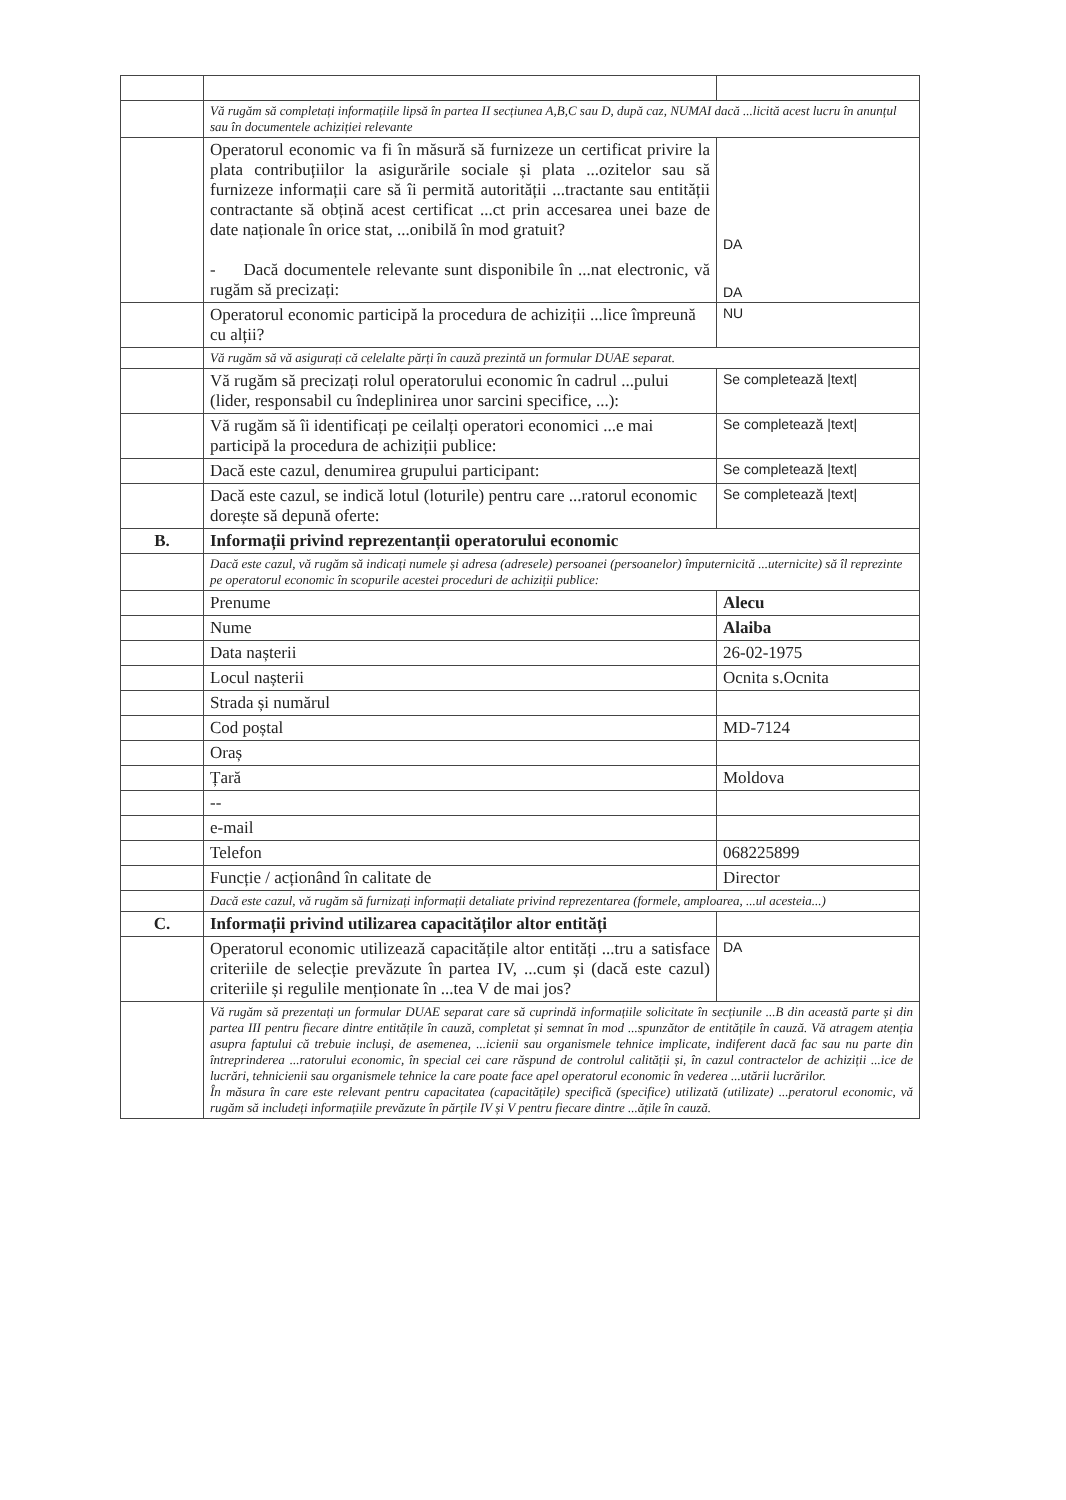| | Vă rugăm să completați informațiile lipsă în partea II secțiunea A,B,C sau D, după caz, NUMAI dacă ...licită acest lucru în anunțul sau în documentele achiziției relevante | |
| | Operatorul economic va fi în măsură să furnizeze un certificat privire la plata contribuțiilor la asigurările sociale și plata ...ozitelor sau să furnizeze informații care să îi permită autorității ...tractante sau entității contractante să obțină acest certificat ...ct prin accesarea unei baze de date naționale în orice stat, ...onibilă în mod gratuit? - Dacă documentele relevante sunt disponibile în ...nat electronic, vă rugăm să precizați: | DA DA |
| | Operatorul economic participă la procedura de achiziții ...lice împreună cu alții? | NU |
| | Vă rugăm să vă asigurați că celelalte părți în cauză prezintă un formular DUAE separat. | |
| | Vă rugăm să precizați rolul operatorului economic în cadrul ...pului (lider, responsabil cu îndeplinirea unor sarcini specifice, ...): | Se completează /text/ |
| | Vă rugăm să îi identificați pe ceilalți operatori economici ...e mai participă la procedura de achiziții publice: | Se completează /text/ |
| | Dacă este cazul, denumirea grupului participant: | Se completează /text/ |
| | Dacă este cazul, se indică lotul (loturile) pentru care ...ratorul economic dorește să depună oferte: | Se completează /text/ |
| B. | Informații privind reprezentanții operatorului economic | |
| | Dacă este cazul, vă rugăm să indicați numele și adresa (adresele) persoanei (persoanelor) împuternicită ...uternicite) să îl reprezinte pe operatorul economic în scopurile acestei proceduri de achiziții publice: | |
| | Prenume | Alecu |
| | Nume | Alaiba |
| | Data nașterii | 26-02-1975 |
| | Locul nașterii | Ocnita s.Ocnita |
| | Strada și numărul | |
| | Cod poștal | MD-7124 |
| | Oraș | |
| | Țară | Moldova |
| | -- | |
| | e-mail | |
| | Telefon | 068225899 |
| | Funcție / acționând în calitate de | Director |
| | Dacă este cazul, vă rugăm să furnizați informații detaliate privind reprezentarea (formele, amploarea, ...ul acesteia...) | |
| C. | Informații privind utilizarea capacităților altor entități | |
| | Operatorul economic utilizează capacitățile altor entități ...tru a satisface criteriile de selecție prevăzute în partea IV, ...cum și (dacă este cazul) criteriile și regulile menționate în ...tea V de mai jos? | DA |
| | Vă rugăm să prezentați un formular DUAE separat care să cuprindă informațiile solicitate în secțiunile ...B din această parte și din partea III pentru fiecare dintre entitățile în cauză, completat și semnat în mod ...spunzător de entitățile în cauză. Vă atragem atenția asupra faptului că trebuie incluși, de asemenea, ...icienii sau organismele tehnice implicate, indiferent dacă fac sau nu parte din întreprinderea ...ratorului economic, în special cei care răspund de controlul calității și, în cazul contractelor de achiziții ...ice de lucrări, tehnicienii sau organismele tehnice la care poate face apel operatorul economic în vederea ...utării lucrărilor. În măsura în care este relevant pentru capacitatea (capacitățile) specifică (specifice) utilizată (utilizate) ...peratorul economic, vă rugăm să includeți informațiile prevăzute în părțile IV și V pentru fiecare dintre ...ățile în cauză. | |